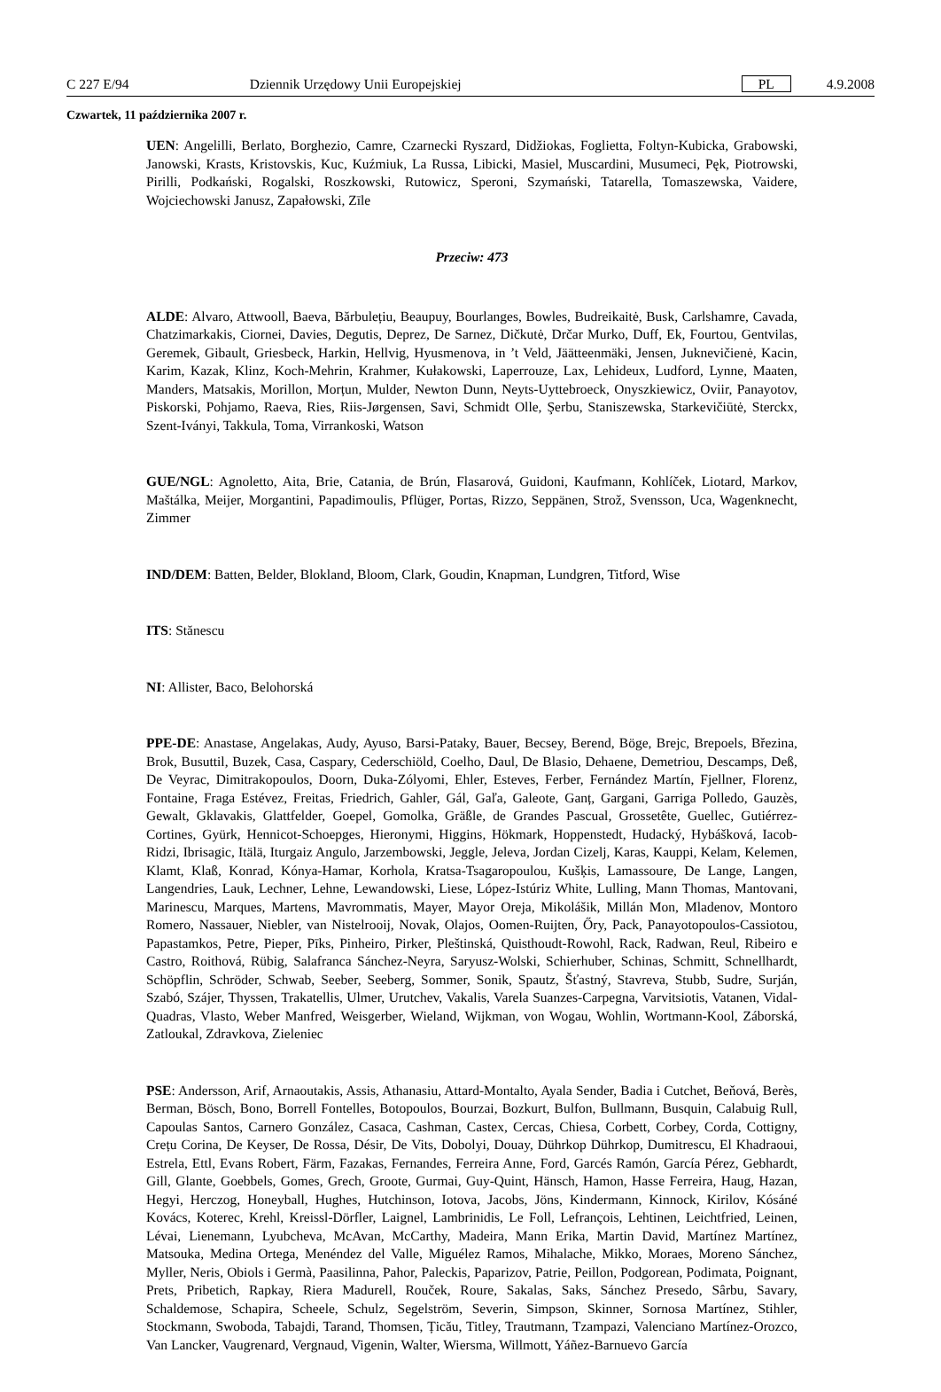C 227 E/94 Dziennik Urzędowy Unii Europejskiej PL 4.9.2008
Czwartek, 11 października 2007 r.
UEN: Angelilli, Berlato, Borghezio, Camre, Czarnecki Ryszard, Didžiokas, Foglietta, Foltyn-Kubicka, Grabowski, Janowski, Krasts, Kristovskis, Kuc, Kuźmiuk, La Russa, Libicki, Masiel, Muscardini, Musumeci, Pęk, Piotrowski, Pirilli, Podkański, Rogalski, Roszkowski, Rutowicz, Speroni, Szymański, Tatarella, Tomaszewska, Vaidere, Wojciechowski Janusz, Zapałowski, Zīle
Przeciw: 473
ALDE: Alvaro, Attwooll, Baeva, Bărbulețiu, Beaupuy, Bourlanges, Bowles, Budreikaitė, Busk, Carlshamre, Cavada, Chatzimarkakis, Ciornei, Davies, Degutis, Deprez, De Sarnez, Dičkutė, Drčar Murko, Duff, Ek, Fourtou, Gentvilas, Geremek, Gibault, Griesbeck, Harkin, Hellvig, Hyusmenova, in ’t Veld, Jäätteenmäki, Jensen, Juknevičienė, Kacin, Karim, Kazak, Klinz, Koch-Mehrin, Krahmer, Kułakowski, Laperrouze, Lax, Lehideux, Ludford, Lynne, Maaten, Manders, Matsakis, Morillon, Morțun, Mulder, Newton Dunn, Neyts-Uyttebroeck, Onyszkiewicz, Oviir, Panayotov, Piskorski, Pohjamo, Raeva, Ries, Riis-Jørgensen, Savi, Schmidt Olle, Şerbu, Staniszewska, Starkevičiūtė, Sterckx, Szent-Iványi, Takkula, Toma, Virrankoski, Watson
GUE/NGL: Agnoletto, Aita, Brie, Catania, de Brún, Flasarová, Guidoni, Kaufmann, Kohlíček, Liotard, Markov, Maštálka, Meijer, Morgantini, Papadimoulis, Pflüger, Portas, Rizzo, Seppänen, Strož, Svensson, Uca, Wagenknecht, Zimmer
IND/DEM: Batten, Belder, Blokland, Bloom, Clark, Goudin, Knapman, Lundgren, Titford, Wise
ITS: Stănescu
NI: Allister, Baco, Belohorská
PPE-DE: Anastase, Angelakas, Audy, Ayuso, Barsi-Pataky, Bauer, Becsey, Berend, Böge, Brejc, Brepoels, Březina, Brok, Busuttil, Buzek, Casa, Caspary, Cederschiöld, Coelho, Daul, De Blasio, Dehaene, Demetriou, Descamps, Deß, De Veyrac, Dimitrakopoulos, Doorn, Duka-Zólyomi, Ehler, Esteves, Ferber, Fernández Martín, Fjellner, Florenz, Fontaine, Fraga Estévez, Freitas, Friedrich, Gahler, Gál, Gaľa, Galeote, Ganț, Gargani, Garriga Polledo, Gauzès, Gewalt, Gklavakis, Glattfelder, Goepel, Gomolka, Gräßle, de Grandes Pascual, Grossetête, Guellec, Gutiérrez-Cortines, Gyürk, Hennicot-Schoepges, Hieronymi, Higgins, Hökmark, Hoppenstedt, Hudacký, Hybášková, Iacob-Ridzi, Ibrisagic, Itälä, Iturgaiz Angulo, Jarzembowski, Jeggle, Jeleva, Jordan Cizelj, Karas, Kauppi, Kelam, Kelemen, Klamt, Klaß, Konrad, Kónya-Hamar, Korhola, Kratsa-Tsagaropoulou, Kušķis, Lamassoure, De Lange, Langen, Langendries, Lauk, Lechner, Lehne, Lewandowski, Liese, López-Istúriz White, Lulling, Mann Thomas, Mantovani, Marinescu, Marques, Martens, Mavrommatis, Mayer, Mayor Oreja, Mikolášik, Millán Mon, Mladenov, Montoro Romero, Nassauer, Niebler, van Nistelrooij, Novak, Olajos, Oomen-Ruijten, Őry, Pack, Panayotopoulos-Cassiotou, Papastamkos, Petre, Pieper, Pīks, Pinheiro, Pirker, Pleštinská, Quisthoudt-Rowohl, Rack, Radwan, Reul, Ribeiro e Castro, Roithová, Rübig, Salafranca Sánchez-Neyra, Saryusz-Wolski, Schierhuber, Schinas, Schmitt, Schnellhardt, Schöpflin, Schröder, Schwab, Seeber, Seeberg, Sommer, Sonik, Spautz, Šťastný, Stavreva, Stubb, Sudre, Surján, Szabó, Szájer, Thyssen, Trakatellis, Ulmer, Urutchev, Vakalis, Varela Suanzes-Carpegna, Varvitsiotis, Vatanen, Vidal-Quadras, Vlasto, Weber Manfred, Weisgerber, Wieland, Wijkman, von Wogau, Wohlin, Wortmann-Kool, Záborská, Zatloukal, Zdravkova, Zieleniec
PSE: Andersson, Arif, Arnaoutakis, Assis, Athanasiu, Attard-Montalto, Ayala Sender, Badia i Cutchet, Beňová, Berès, Berman, Bösch, Bono, Borrell Fontelles, Botopoulos, Bourzai, Bozkurt, Bulfon, Bullmann, Busquin, Calabuig Rull, Capoulas Santos, Carnero González, Casaca, Cashman, Castex, Cercas, Chiesa, Corbett, Corbey, Corda, Cottigny, Crețu Corina, De Keyser, De Rossa, Désir, De Vits, Dobolyi, Douay, Dührkop Dührkop, Dumitrescu, El Khadraoui, Estrela, Ettl, Evans Robert, Färm, Fazakas, Fernandes, Ferreira Anne, Ford, Garcés Ramón, García Pérez, Gebhardt, Gill, Glante, Goebbels, Gomes, Grech, Groote, Gurmai, Guy-Quint, Hänsch, Hamon, Hasse Ferreira, Haug, Hazan, Hegyi, Herczog, Honeyball, Hughes, Hutchinson, Iotova, Jacobs, Jöns, Kindermann, Kinnock, Kirilov, Kósáné Kovács, Koterec, Krehl, Kreissl-Dörfler, Laignel, Lambrinidis, Le Foll, Lefrançois, Lehtinen, Leichtfried, Leinen, Lévai, Lienemann, Lyubcheva, McAvan, McCarthy, Madeira, Mann Erika, Martin David, Martínez Martínez, Matsouka, Medina Ortega, Menéndez del Valle, Miguélez Ramos, Mihalache, Mikko, Moraes, Moreno Sánchez, Myller, Neris, Obiols i Germà, Paasilinna, Pahor, Paleckis, Paparizov, Patrie, Peillon, Podgorean, Podimata, Poignant, Prets, Pribetich, Rapkay, Riera Madurell, Rouček, Roure, Sakalas, Saks, Sánchez Presedo, Sârbu, Savary, Schaldemose, Schapira, Scheele, Schulz, Segelström, Severin, Simpson, Skinner, Sornosa Martínez, Stihler, Stockmann, Swoboda, Tabajdi, Tarand, Thomsen, Țicău, Titley, Trautmann, Tzampazi, Valenciano Martínez-Orozco, Van Lancker, Vaugrenard, Vergnaud, Vigenin, Walter, Wiersma, Willmott, Yáñez-Barnuevo García